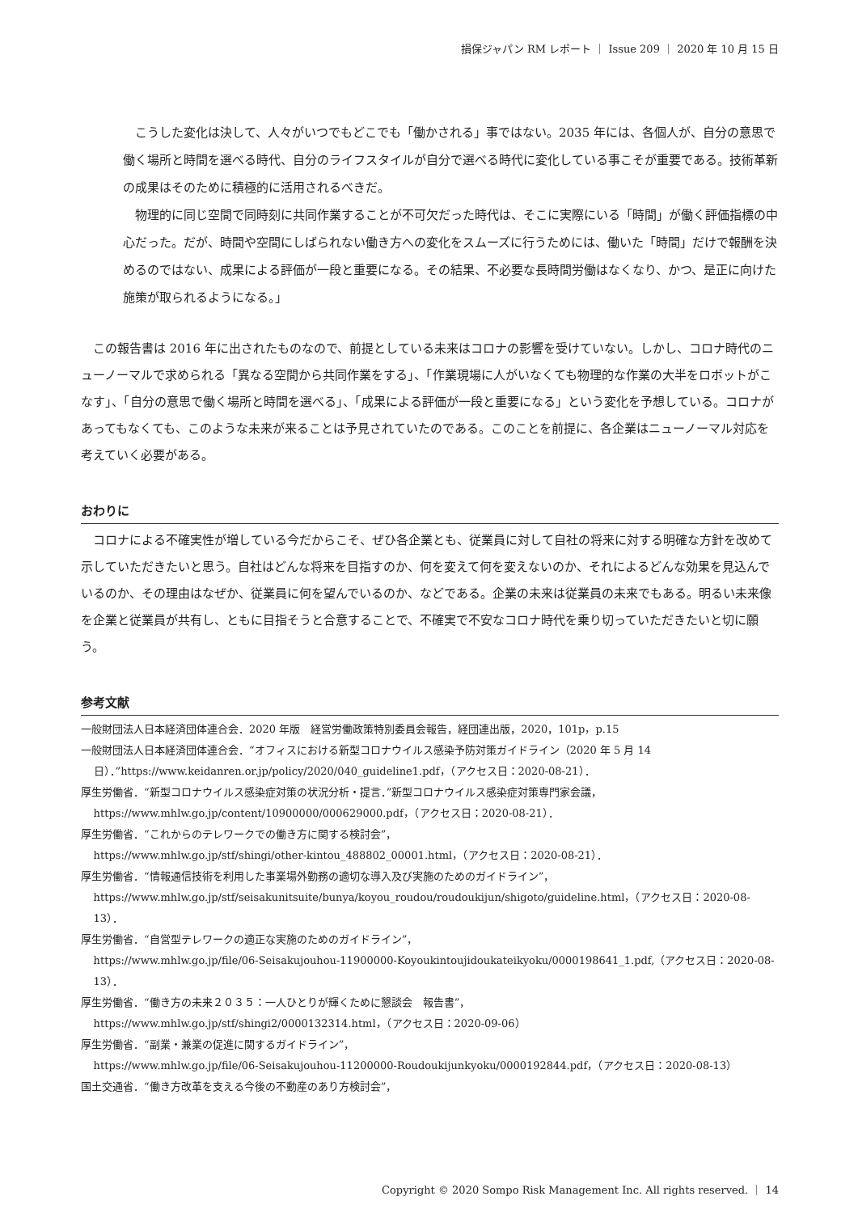損保ジャパン RM レポート ｜ Issue 209 ｜ 2020 年 10 月 15 日
こうした変化は決して、人々がいつでもどこでも「働かされる」事ではない。2035 年には、各個人が、自分の意思で働く場所と時間を選べる時代、自分のライフスタイルが自分で選べる時代に変化している事こそが重要である。技術革新の成果はそのために積極的に活用されるべきだ。
物理的に同じ空間で同時刻に共同作業することが不可欠だった時代は、そこに実際にいる「時間」が働く評価指標の中心だった。だが、時間や空間にしばられない働き方への変化をスムーズに行うためには、働いた「時間」だけで報酬を決めるのではない、成果による評価が一段と重要になる。その結果、不必要な長時間労働はなくなり、かつ、是正に向けた施策が取られるようになる。」
この報告書は 2016 年に出されたものなので、前提としている未来はコロナの影響を受けていない。しかし、コロナ時代のニューノーマルで求められる「異なる空間から共同作業をする」、「作業現場に人がいなくても物理的な作業の大半をロボットがこなす」、「自分の意思で働く場所と時間を選べる」、「成果による評価が一段と重要になる」という変化を予想している。コロナがあってもなくても、このような未来が来ることは予見されていたのである。このことを前提に、各企業はニューノーマル対応を考えていく必要がある。
おわりに
コロナによる不確実性が増している今だからこそ、ぜひ各企業とも、従業員に対して自社の将来に対する明確な方針を改めて示していただきたいと思う。自社はどんな将来を目指すのか、何を変えて何を変えないのか、それによるどんな効果を見込んでいるのか、その理由はなぜか、従業員に何を望んでいるのか、などである。企業の未来は従業員の未来でもある。明るい未来像を企業と従業員が共有し、ともに目指そうと合意することで、不確実で不安なコロナ時代を乗り切っていただきたいと切に願う。
参考文献
一般財団法人日本経済団体連合会．2020 年版　経営労働政策特別委員会報告，経団連出版，2020，101p，p.15
一般財団法人日本経済団体連合会．“オフィスにおける新型コロナウイルス感染予防対策ガイドライン（2020 年 5 月 14 日）．”https://www.keidanren.or.jp/policy/2020/040_guideline1.pdf，（アクセス日：2020-08-21）．
厚生労働省．“新型コロナウイルス感染症対策の状況分析・提言．”新型コロナウイルス感染症対策専門家会議，
https://www.mhlw.go.jp/content/10900000/000629000.pdf，（アクセス日：2020-08-21）．
厚生労働省．“これからのテレワークでの働き方に関する検討会”，
https://www.mhlw.go.jp/stf/shingi/other-kintou_488802_00001.html，（アクセス日：2020-08-21）．
厚生労働省．“情報通信技術を利用した事業場外勤務の適切な導入及び実施のためのガイドライン”，
https://www.mhlw.go.jp/stf/seisakunitsuite/bunya/koyou_roudou/roudoukijun/shigoto/guideline.html，（アクセス日：2020-08-13）．
厚生労働省．“自営型テレワークの適正な実施のためのガイドライン”，
https://www.mhlw.go.jp/file/06-Seisakujouhou-11900000-Koyoukintoujidoukateikyoku/0000198641_1.pdf,（アクセス日：2020-08-13）．
厚生労働省．“働き方の未来２０３５：一人ひとりが輝くために懇談会　報告書”，
https://www.mhlw.go.jp/stf/shingi2/0000132314.html，（アクセス日：2020-09-06）
厚生労働省．“副業・兼業の促進に関するガイドライン”，
https://www.mhlw.go.jp/file/06-Seisakujouhou-11200000-Roudoukijunkyoku/0000192844.pdf，（アクセス日：2020-08-13）
国土交通省．“働き方改革を支える今後の不動産のあり方検討会”，
Copyright © 2020 Sompo Risk Management Inc. All rights reserved. ｜ 14